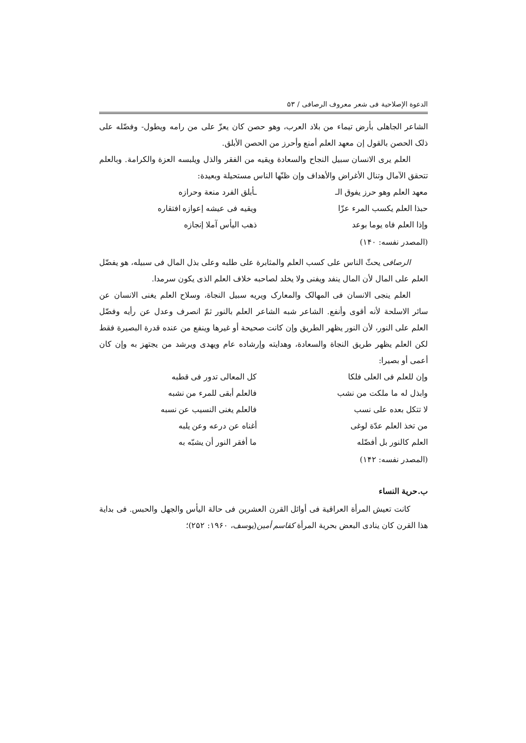الدعوة الإصلاحية فی شعر معروف الرصافی / ۵۳
الشاعر الجاهلی بأرض تیماء من بلاد العرب، وهو حصن کان یعزّ علی من رامه ویطول- وفضّله علی ذلک الحصن بالقول إن معهد العلم أمنع وأحرز من الحصن الأبلق.
العلم یری الانسان سبیل النجاح والسعادة ویقیه من الفقر والذل ویلبسه العزة والکرامة. وبالعلم تتحقق الآمال وتنال الأغراض والأهداف وإن ظنّها الناس مستحیلة وبعیدة:
معهد العلم وهو حرز یفوق الـ ـأبلق الفرد منعة وحرازه
حبذا العلم یکسب المرء عزّا ویقیه فی عیشه إعوازه افتقاره
وإذا العلم فاه یوما بوعد ذهب الیأس آملا إنجازه
(المصدر نفسه: ۱۴۰)
الرصافی یحثّ الناس علی کسب العلم والمثابرة علی طلبه وعلی بذل المال فی سبیله، هو یفضّل العلم علی المال لأن المال ینفد ویفنی ولا یخلد لصاحبه خلاف العلم الذی یکون سرمدا.
العلم ینجی الانسان فی المهالک والمعارک ویریه سبیل النجاة، وسلاح العلم یغنی الانسان عن سائر الاسلحة لأنه أقوی وأنفع. الشاعر شبه الشاعر العلم بالنور ثمّ انصرف وعدل عن رأیه وفضّل العلم علی النور، لأن النور یظهر الطریق وإن کانت صحیحة أو غیرها وینفع من عنده قدرة البصیرة فقط لکن العلم یظهر طریق النجاة والسعادة، وهدایته وإرشاده عام ویهدی ویرشد من یجتهز به وإن کان أعمی أو بصیرا:
وإن للعلم فی العلی فلکا کل المعالی تدور فی قطبه
وابذل له ما ملکت من نشب فالعلم أبقی للمرء من نشبه
لا تتکل بعده علی نسب فالعلم یغنی النسیب عن نسبه
من تخذ العلم عدّة لوغی أغناه عن درعه وعن یلبه
العلم کالنور بل أفضّله ما أفقر النور أن یشبّه به
(المصدر نفسه: ۱۴۲)
ب.حریة النساء
کانت تعیش المرأة العراقیة فی أوائل القرن العشرین فی حالة الیأس والجهل والحبس. فی بدایة هذا القرن کان ینادی البعض بحریة المرأة کقاسم أمین(یوسف، ۱۹۶۰: ۲۵۲)؛